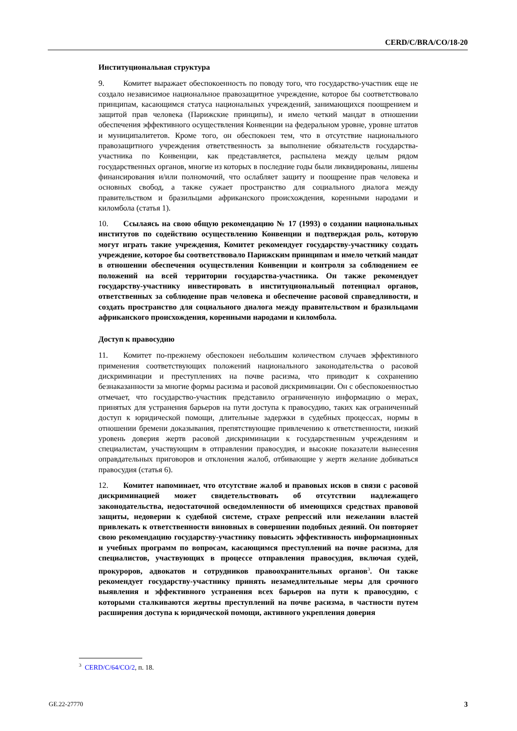CERD/C/BRA/CO/18-20
Институциональная структура
9. Комитет выражает обеспокоенность по поводу того, что государство-участник еще не создало независимое национальное правозащитное учреждение, которое бы соответствовало принципам, касающимся статуса национальных учреждений, занимающихся поощрением и защитой прав человека (Парижские принципы), и имело четкий мандат в отношении обеспечения эффективного осуществления Конвенции на федеральном уровне, уровне штатов и муниципалитетов. Кроме того, он обеспокоен тем, что в отсутствие национального правозащитного учреждения ответственность за выполнение обязательств государства-участника по Конвенции, как представляется, распылена между целым рядом государственных органов, многие из которых в последние годы были ликвидированы, лишены финансирования и/или полномочий, что ослабляет защиту и поощрение прав человека и основных свобод, а также сужает пространство для социального диалога между правительством и бразильцами африканского происхождения, коренными народами и киломбола (статья 1).
10. Ссылаясь на свою общую рекомендацию № 17 (1993) о создании национальных институтов по содействию осуществлению Конвенции и подтверждая роль, которую могут играть такие учреждения, Комитет рекомендует государству-участнику создать учреждение, которое бы соответствовало Парижским принципам и имело четкий мандат в отношении обеспечения осуществления Конвенции и контроля за соблюдением ее положений на всей территории государства-участника. Он также рекомендует государству-участнику инвестировать в институциональный потенциал органов, ответственных за соблюдение прав человека и обеспечение расовой справедливости, и создать пространство для социального диалога между правительством и бразильцами африканского происхождения, коренными народами и киломбола.
Доступ к правосудию
11. Комитет по-прежнему обеспокоен небольшим количеством случаев эффективного применения соответствующих положений национального законодательства о расовой дискриминации и преступлениях на почве расизма, что приводит к сохранению безнаказанности за многие формы расизма и расовой дискриминации. Он с обеспокоенностью отмечает, что государство-участник представило ограниченную информацию о мерах, принятых для устранения барьеров на пути доступа к правосудию, таких как ограниченный доступ к юридической помощи, длительные задержки в судебных процессах, нормы в отношении бремени доказывания, препятствующие привлечению к ответственности, низкий уровень доверия жертв расовой дискриминации к государственным учреждениям и специалистам, участвующим в отправлении правосудия, и высокие показатели вынесения оправдательных приговоров и отклонения жалоб, отбивающие у жертв желание добиваться правосудия (статья 6).
12. Комитет напоминает, что отсутствие жалоб и правовых исков в связи с расовой дискриминацией может свидетельствовать об отсутствии надлежащего законодательства, недостаточной осведомленности об имеющихся средствах правовой защиты, недоверии к судебной системе, страхе репрессий или нежелании властей привлекать к ответственности виновных в совершении подобных деяний. Он повторяет свою рекомендацию государству-участнику повысить эффективность информационных и учебных программ по вопросам, касающимся преступлений на почве расизма, для специалистов, участвующих в процессе отправления правосудия, включая судей, прокуроров, адвокатов и сотрудников правоохранительных органов<sup>3</sup>. Он также рекомендует государству-участнику принять незамедлительные меры для срочного выявления и эффективного устранения всех барьеров на пути к правосудию, с которыми сталкиваются жертвы преступлений на почве расизма, в частности путем расширения доступа к юридической помощи, активного укрепления доверия
<sup>3</sup> CERD/C/64/CO/2, п. 18.
GE.22-27770 3